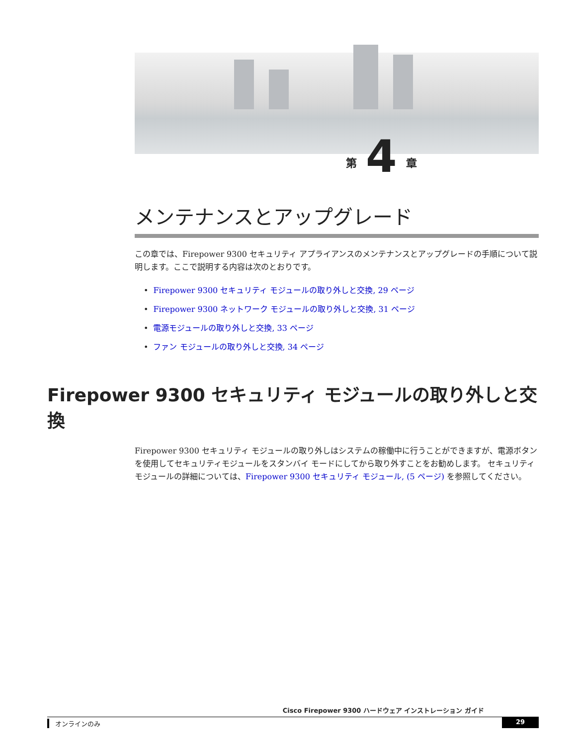第 4 章
メンテナンスとアップグレード
この章では、Firepower 9300 セキュリティ アプライアンスのメンテナンスとアップグレードの手順について説明します。ここで説明する内容は次のとおりです。
• Firepower 9300 セキュリティ モジュールの取り外しと交換, 29 ページ
• Firepower 9300 ネットワーク モジュールの取り外しと交換, 31 ページ
• 電源モジュールの取り外しと交換, 33 ページ
• ファン モジュールの取り外しと交換, 34 ページ
Firepower 9300 セキュリティ モジュールの取り外しと交換
Firepower 9300 セキュリティ モジュールの取り外しはシステムの稼働中に行うことができますが、電源ボタンを使用してセキュリティモジュールをスタンバイ モードにしてから取り外すことをお勧めします。 セキュリティ モジュールの詳細については、Firepower 9300 セキュリティ モジュール, (5 ページ) を参照してください。
Cisco Firepower 9300 ハードウェア インストレーション ガイド
オンラインのみ 29